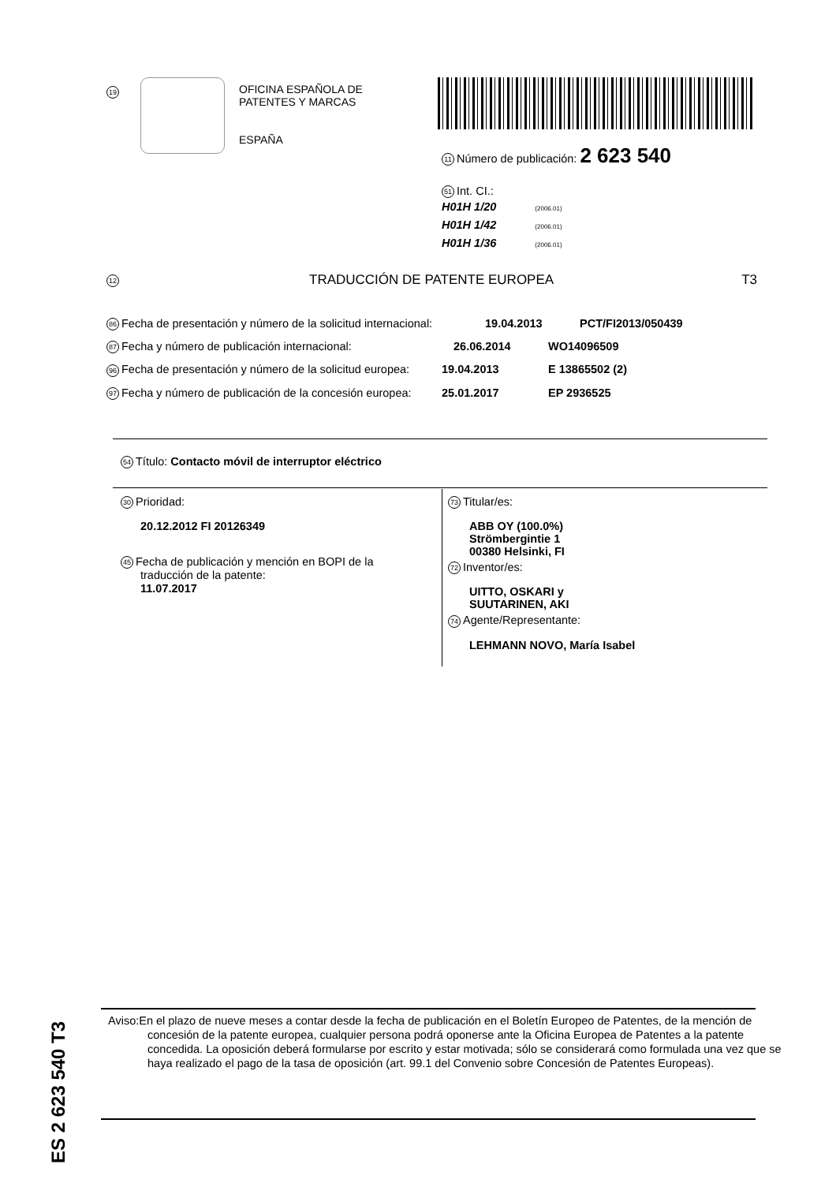19
OFICINA ESPAÑOLA DE
PATENTES Y MARCAS
ESPAÑA
11 Número de publicación: 2 623 540
51 Int. CI.:
H01H 1/20 (2006.01)
H01H 1/42 (2006.01)
H01H 1/36 (2006.01)
12 TRADUCCIÓN DE PATENTE EUROPEA T3
86 Fecha de presentación y número de la solicitud internacional: 19.04.2013 PCT/FI2013/050439
87 Fecha y número de publicación internacional: 26.06.2014 WO14096509
96 Fecha de presentación y número de la solicitud europea: 19.04.2013 E 13865502 (2)
97 Fecha y número de publicación de la concesión europea: 25.01.2017 EP 2936525
54 Título: Contacto móvil de interruptor eléctrico
30 Prioridad:
20.12.2012 FI 20126349
45 Fecha de publicación y mención en BOPI de la
traducción de la patente:
11.07.2017
73 Titular/es:
ABB OY (100.0%)
Strömbergintie 1
00380 Helsinki, FI
72 Inventor/es:
UITTO, OSKARI y
SUUTARINEN, AKI
74 Agente/Representante:
LEHMANN NOVO, María Isabel
ES 2 623 540 T3
Aviso:En el plazo de nueve meses a contar desde la fecha de publicación en el Boletín Europeo de Patentes, de la mención de concesión de la patente europea, cualquier persona podrá oponerse ante la Oficina Europea de Patentes a la patente concedida. La oposición deberá formularse por escrito y estar motivada; sólo se considerará como formulada una vez que se haya realizado el pago de la tasa de oposición (art. 99.1 del Convenio sobre Concesión de Patentes Europeas).